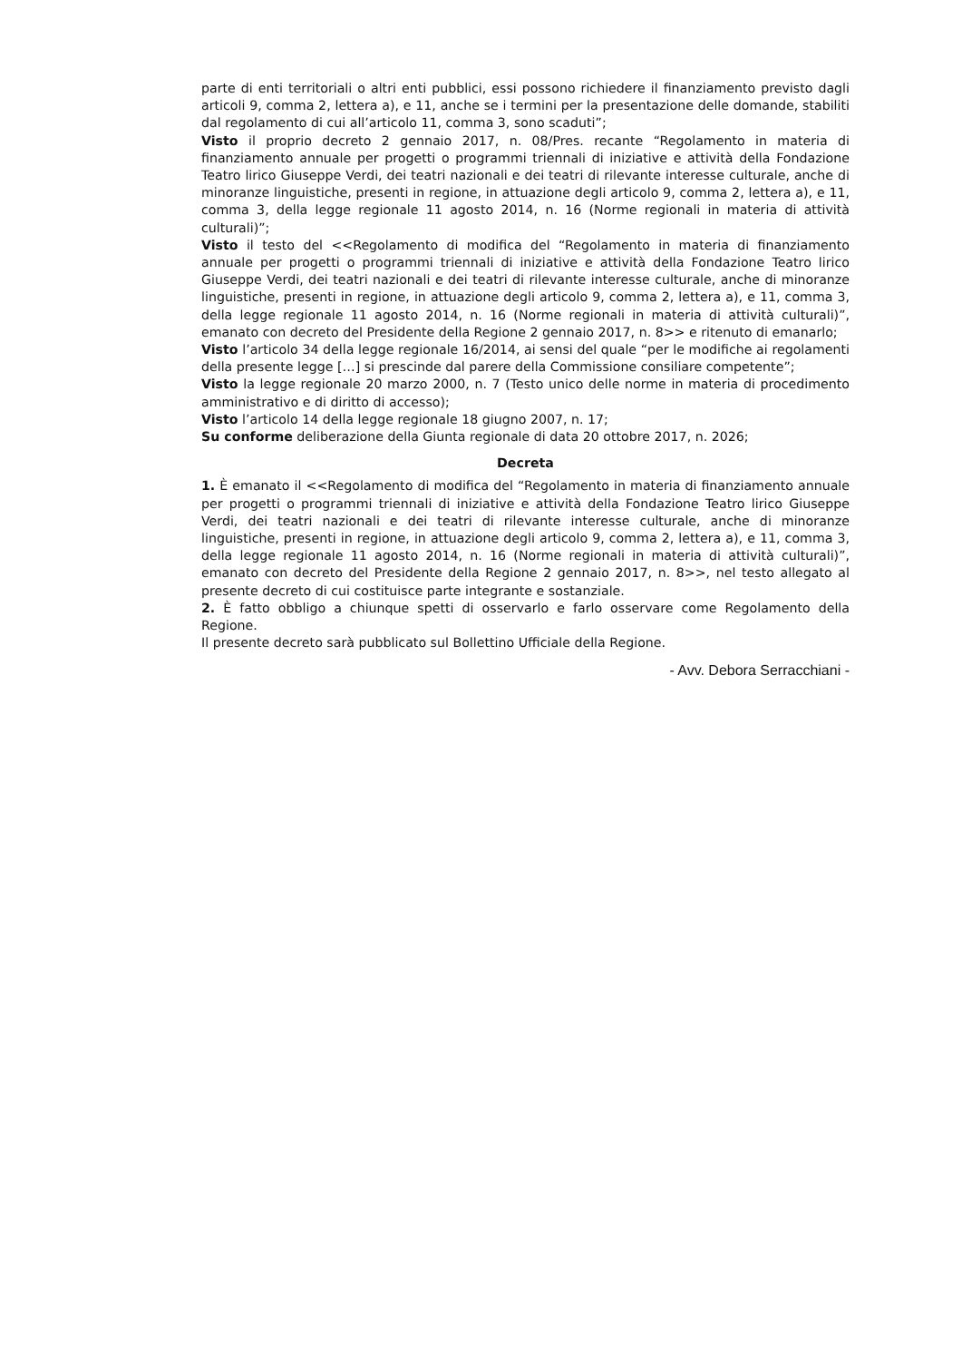parte di enti territoriali o altri enti pubblici, essi possono richiedere il finanziamento previsto dagli articoli 9, comma 2, lettera a), e 11, anche se i termini per la presentazione delle domande, stabiliti dal regolamento di cui all’articolo 11, comma 3, sono scaduti”;
Visto il proprio decreto 2 gennaio 2017, n. 08/Pres. recante “Regolamento in materia di finanziamento annuale per progetti o programmi triennali di iniziative e attività della Fondazione Teatro lirico Giuseppe Verdi, dei teatri nazionali e dei teatri di rilevante interesse culturale, anche di minoranze linguistiche, presenti in regione, in attuazione degli articolo 9, comma 2, lettera a), e 11, comma 3, della legge regionale 11 agosto 2014, n. 16 (Norme regionali in materia di attività culturali)”;
Visto il testo del <<Regolamento di modifica del “Regolamento in materia di finanziamento annuale per progetti o programmi triennali di iniziative e attività della Fondazione Teatro lirico Giuseppe Verdi, dei teatri nazionali e dei teatri di rilevante interesse culturale, anche di minoranze linguistiche, presenti in regione, in attuazione degli articolo 9, comma 2, lettera a), e 11, comma 3, della legge regionale 11 agosto 2014, n. 16 (Norme regionali in materia di attività culturali)”, emanato con decreto del Presidente della Regione 2 gennaio 2017, n. 8>> e ritenuto di emanarlo;
Visto l’articolo 34 della legge regionale 16/2014, ai sensi del quale “per le modifiche ai regolamenti della presente legge […] si prescinde dal parere della Commissione consiliare competente”;
Visto la legge regionale 20 marzo 2000, n. 7 (Testo unico delle norme in materia di procedimento amministrativo e di diritto di accesso);
Visto l’articolo 14 della legge regionale 18 giugno 2007, n. 17;
Su conforme deliberazione della Giunta regionale di data 20 ottobre 2017, n. 2026;
Decreta
1. È emanato il <<Regolamento di modifica del “Regolamento in materia di finanziamento annuale per progetti o programmi triennali di iniziative e attività della Fondazione Teatro lirico Giuseppe Verdi, dei teatri nazionali e dei teatri di rilevante interesse culturale, anche di minoranze linguistiche, presenti in regione, in attuazione degli articolo 9, comma 2, lettera a), e 11, comma 3, della legge regionale 11 agosto 2014, n. 16 (Norme regionali in materia di attività culturali)”, emanato con decreto del Presidente della Regione 2 gennaio 2017, n. 8>>, nel testo allegato al presente decreto di cui costituisce parte integrante e sostanziale.
2. È fatto obbligo a chiunque spetti di osservarlo e farlo osservare come Regolamento della Regione.
Il presente decreto sarà pubblicato sul Bollettino Ufficiale della Regione.
- Avv. Debora Serracchiani -